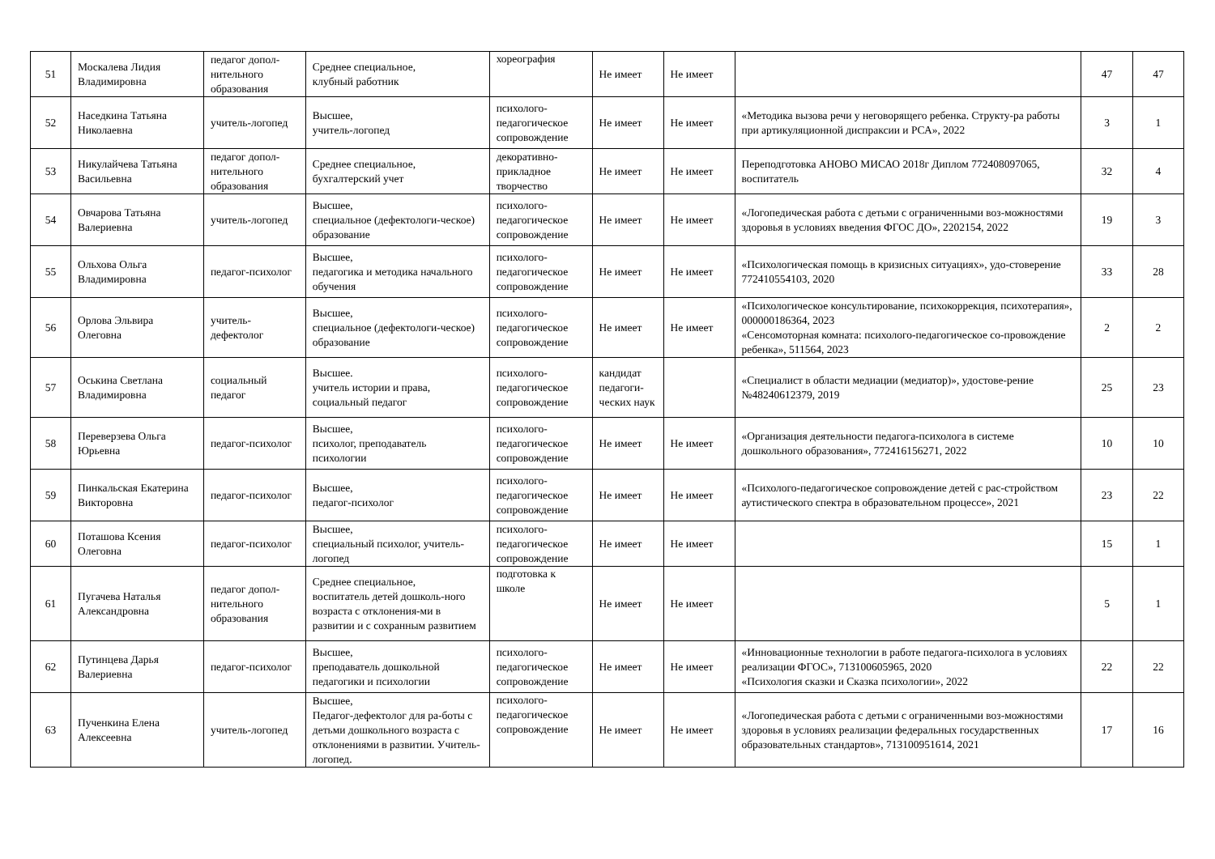| 51 | Москалева Лидия Владимировна | педагог допол-нительного образования | Среднее специальное, клубный работник | хореография | Не имеет | Не имеет | | 47 | 47 |
| 52 | Наседкина Татьяна Николаевна | учитель-логопед | Высшее, учитель-логопед | психолого-педагогическое сопровождение | Не имеет | Не имеет | «Методика вызова речи у неговорящего ребенка. Структу-ра работы при артикуляционной диспраксии и РСА», 2022 | 3 | 1 |
| 53 | Никулайчева Татьяна Васильевна | педагог допол-нительного образования | Среднее специальное, бухгалтерский учет | декоративно-прикладное творчество | Не имеет | Не имеет | Переподготовка АНОВО МИСАО 2018г Диплом 772408097065, воспитатель | 32 | 4 |
| 54 | Овчарова Татьяна Валериевна | учитель-логопед | Высшее, специальное (дефектологи-ческое) образование | психолого-педагогическое сопровождение | Не имеет | Не имеет | «Логопедическая работа с детьми с ограниченными воз-можностями здоровья в условиях введения ФГОС ДО», 2202154, 2022 | 19 | 3 |
| 55 | Ольхова Ольга Владимировна | педагог-психолог | Высшее, педагогика и методика начального обучения | психолого-педагогическое сопровождение | Не имеет | Не имеет | «Психологическая помощь в кризисных ситуациях», удо-стоверение 772410554103, 2020 | 33 | 28 |
| 56 | Орлова Эльвира Олеговна | учитель-дефектолог | Высшее, специальное (дефектологи-ческое) образование | психолого-педагогическое сопровождение | Не имеет | Не имеет | «Психологическое консультирование, психокоррекция, психотерапия», 000000186364, 2023 «Сенсомоторная комната: психолого-педагогическое со-провождение ребенка», 511564, 2023 | 2 | 2 |
| 57 | Оськина Светлана Владимировна | социальный педагог | Высшее. учитель истории и права, социальный педагог | психолого-педагогическое сопровождение | кандидат педагоги-ческих наук | | «Специалист в области медиации (медиатор)», удостове-рение №48240612379, 2019 | 25 | 23 |
| 58 | Переверзева Ольга Юрьевна | педагог-психолог | Высшее, психолог, преподаватель психологии | психолого-педагогическое сопровождение | Не имеет | Не имеет | «Организация деятельности педагога-психолога в системе дошкольного образования», 772416156271, 2022 | 10 | 10 |
| 59 | Пинкальская Екатерина Викторовна | педагог-психолог | Высшее, педагог-психолог | психолого-педагогическое сопровождение | Не имеет | Не имеет | «Психолого-педагогическое сопровождение детей с рас-стройством аутистического спектра в образовательном процессе», 2021 | 23 | 22 |
| 60 | Поташова Ксения Олеговна | педагог-психолог | Высшее, специальный психолог, учитель-логопед | психолого-педагогическое сопровождение | Не имеет | Не имеет | | 15 | 1 |
| 61 | Пугачева Наталья Александровна | педагог допол-нительного образования | Среднее специальное, воспитатель детей дошколь-ного возраста с отклонения-ми в развитии и с сохранным развитием | подготовка к школе | Не имеет | Не имеет | | 5 | 1 |
| 62 | Путинцева Дарья Валериевна | педагог-психолог | Высшее, преподаватель дошкольной педагогики и психологии | психолого-педагогическое сопровождение | Не имеет | Не имеет | «Инновационные технологии в работе педагога-психолога в условиях реализации ФГОС», 713100605965, 2020 «Психология сказки и Сказка психологии», 2022 | 22 | 22 |
| 63 | Пученкина Елена Алексеевна | учитель-логопед | Высшее, Педагог-дефектолог для ра-боты с детьми дошкольного возраста с отклонениями в развитии. Учитель-логопед. | психолого-педагогическое сопровождение | Не имеет | Не имеет | «Логопедическая работа с детьми с ограниченными воз-можностями здоровья в условиях реализации федеральных государственных образовательных стандартов», 713100951614, 2021 | 17 | 16 |